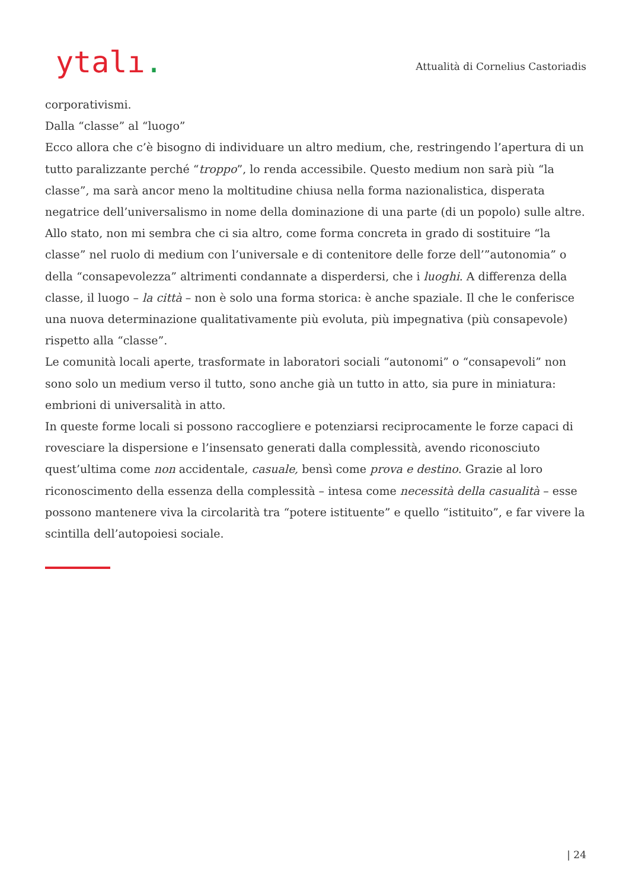ytalı.
Attualità di Cornelius Castoriadis
corporativismi.
Dalla “classe” al “luogo”
Ecco allora che c’è bisogno di individuare un altro medium, che, restringendo l’apertura di un tutto paralizzante perché “troppo”, lo renda accessibile. Questo medium non sarà più “la classe”, ma sarà ancor meno la moltitudine chiusa nella forma nazionalistica, disperata negatrice dell’universalismo in nome della dominazione di una parte (di un popolo) sulle altre.
Allo stato, non mi sembra che ci sia altro, come forma concreta in grado di sostituire “la classe” nel ruolo di medium con l’universale e di contenitore delle forze dell’”autonomia” o della “consapevolezza” altrimenti condannate a disperdersi, che i luoghi. A differenza della classe, il luogo – la città – non è solo una forma storica: è anche spaziale. Il che le conferisce una nuova determinazione qualitativamente più evoluta, più impegnativa (più consapevole) rispetto alla “classe”.
Le comunità locali aperte, trasformate in laboratori sociali “autonomi” o “consapevoli” non sono solo un medium verso il tutto, sono anche già un tutto in atto, sia pure in miniatura: embrioni di universalità in atto.
In queste forme locali si possono raccogliere e potenziarsi reciprocamente le forze capaci di rovesciare la dispersione e l’insensato generati dalla complessità, avendo riconosciuto quest’ultima come non accidentale, casuale, bensì come prova e destino. Grazie al loro riconoscimento della essenza della complessità – intesa come necessità della casualità – esse possono mantenere viva la circolarità tra “potere istituente” e quello “istituito”, e far vivere la scintilla dell’autopoiesi sociale.
| 24